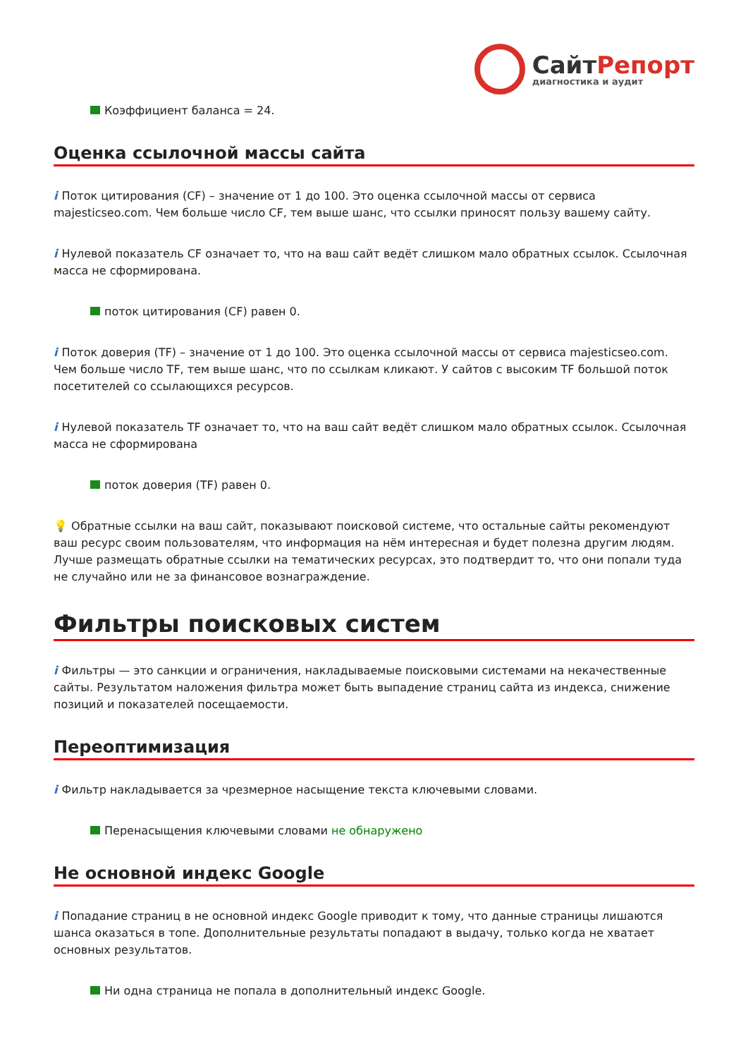СайтРепорт
диагностика и аудит
Коэффициент баланса = 24.
Оценка ссылочной массы сайта
i Поток цитирования (CF) – значение от 1 до 100. Это оценка ссылочной массы от сервиса majesticseo.com. Чем больше число CF, тем выше шанс, что ссылки приносят пользу вашему сайту.
i Нулевой показатель CF означает то, что на ваш сайт ведёт слишком мало обратных ссылок. Ссылочная масса не сформирована.
поток цитирования (CF) равен 0.
i Поток доверия (TF) – значение от 1 до 100. Это оценка ссылочной массы от сервиса majesticseo.com. Чем больше число TF, тем выше шанс, что по ссылкам кликают. У сайтов с высоким TF большой поток посетителей со ссылающихся ресурсов.
i Нулевой показатель TF означает то, что на ваш сайт ведёт слишком мало обратных ссылок. Ссылочная масса не сформирована
поток доверия (TF) равен 0.
💡 Обратные ссылки на ваш сайт, показывают поисковой системе, что остальные сайты рекомендуют ваш ресурс своим пользователям, что информация на нём интересная и будет полезна другим людям.
Лучше размещать обратные ссылки на тематических ресурсах, это подтвердит то, что они попали туда не случайно или не за финансовое вознаграждение.
Фильтры поисковых систем
i Фильтры — это санкции и ограничения, накладываемые поисковыми системами на некачественные сайты. Результатом наложения фильтра может быть выпадение страниц сайта из индекса, снижение позиций и показателей посещаемости.
Переоптимизация
i Фильтр накладывается за чрезмерное насыщение текста ключевыми словами.
Перенасыщения ключевыми словами не обнаружено
Не основной индекс Google
i Попадание страниц в не основной индекс Google приводит к тому, что данные страницы лишаются шанса оказаться в топе. Дополнительные результаты попадают в выдачу, только когда не хватает основных результатов.
Ни одна страница не попала в дополнительный индекс Google.